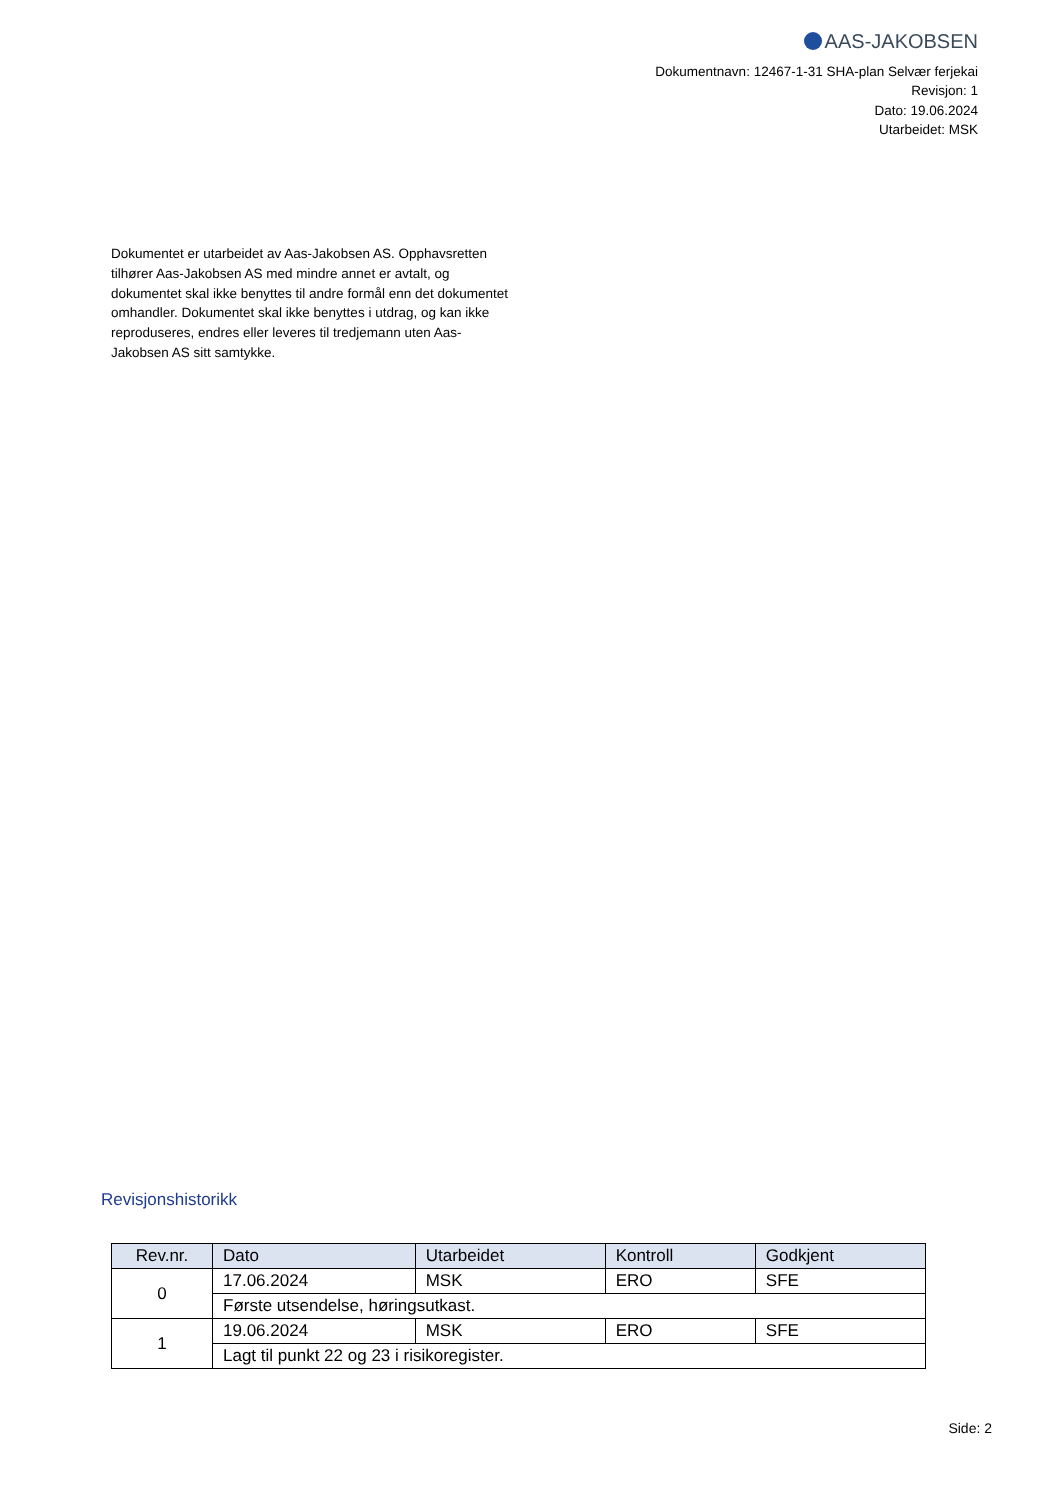AAS-JAKOBSEN
Dokumentnavn: 12467-1-31 SHA-plan Selvær ferjekai
Revisjon: 1
Dato: 19.06.2024
Utarbeidet: MSK
Dokumentet er utarbeidet av Aas-Jakobsen AS. Opphavsretten tilhører Aas-Jakobsen AS med mindre annet er avtalt, og dokumentet skal ikke benyttes til andre formål enn det dokumentet omhandler. Dokumentet skal ikke benyttes i utdrag, og kan ikke reproduseres, endres eller leveres til tredjemann uten Aas-Jakobsen AS sitt samtykke.
Revisjonshistorikk
| Rev.nr. | Dato | Utarbeidet | Kontroll | Godkjent |
| --- | --- | --- | --- | --- |
| 0 | 17.06.2024 | MSK | ERO | SFE |
| | Første utsendelse, høringsutkast. | | | |
| 1 | 19.06.2024 | MSK | ERO | SFE |
| | Lagt til punkt 22 og 23 i risikoregister. | | | |
Side: 2